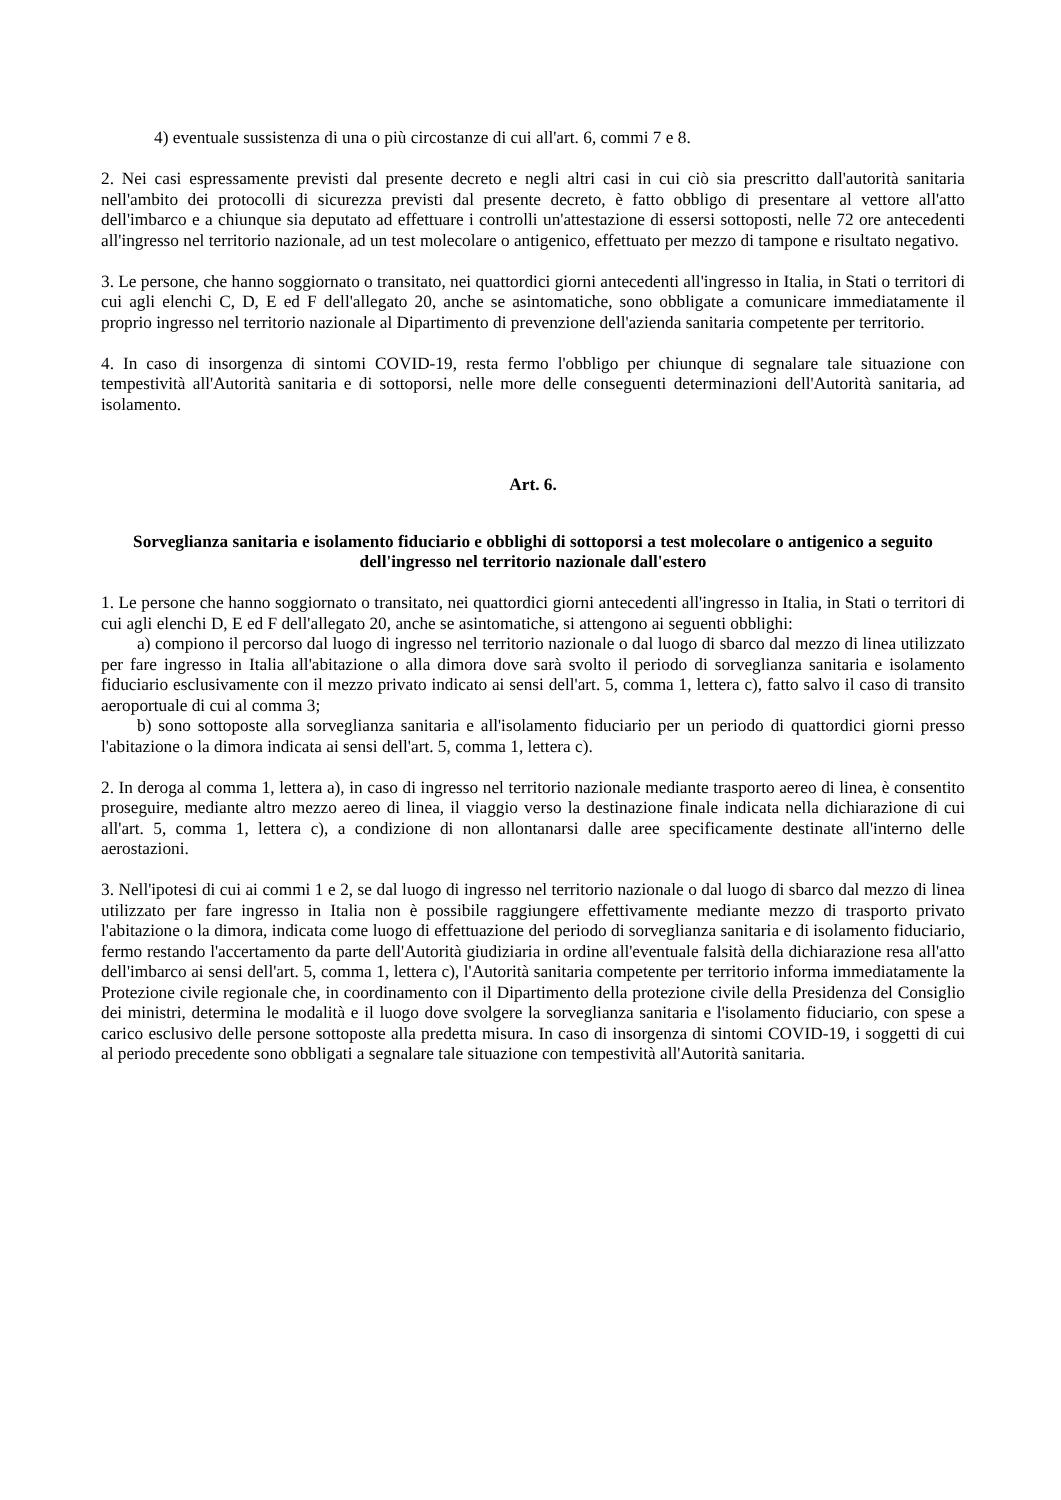4) eventuale sussistenza di una o più circostanze di cui all'art. 6, commi 7 e 8.
2. Nei casi espressamente previsti dal presente decreto e negli altri casi in cui ciò sia prescritto dall'autorità sanitaria nell'ambito dei protocolli di sicurezza previsti dal presente decreto, è fatto obbligo di presentare al vettore all'atto dell'imbarco e a chiunque sia deputato ad effettuare i controlli un'attestazione di essersi sottoposti, nelle 72 ore antecedenti all'ingresso nel territorio nazionale, ad un test molecolare o antigenico, effettuato per mezzo di tampone e risultato negativo.
3. Le persone, che hanno soggiornato o transitato, nei quattordici giorni antecedenti all'ingresso in Italia, in Stati o territori di cui agli elenchi C, D, E ed F dell'allegato 20, anche se asintomatiche, sono obbligate a comunicare immediatamente il proprio ingresso nel territorio nazionale al Dipartimento di prevenzione dell'azienda sanitaria competente per territorio.
4. In caso di insorgenza di sintomi COVID-19, resta fermo l'obbligo per chiunque di segnalare tale situazione con tempestività all'Autorità sanitaria e di sottoporsi, nelle more delle conseguenti determinazioni dell'Autorità sanitaria, ad isolamento.
Art. 6.
Sorveglianza sanitaria e isolamento fiduciario e obblighi di sottoporsi a test molecolare o antigenico a seguito dell'ingresso nel territorio nazionale dall'estero
1. Le persone che hanno soggiornato o transitato, nei quattordici giorni antecedenti all'ingresso in Italia, in Stati o territori di cui agli elenchi D, E ed F dell'allegato 20, anche se asintomatiche, si attengono ai seguenti obblighi:
a) compiono il percorso dal luogo di ingresso nel territorio nazionale o dal luogo di sbarco dal mezzo di linea utilizzato per fare ingresso in Italia all'abitazione o alla dimora dove sarà svolto il periodo di sorveglianza sanitaria e isolamento fiduciario esclusivamente con il mezzo privato indicato ai sensi dell'art. 5, comma 1, lettera c), fatto salvo il caso di transito aeroportuale di cui al comma 3;
b) sono sottoposte alla sorveglianza sanitaria e all'isolamento fiduciario per un periodo di quattordici giorni presso l'abitazione o la dimora indicata ai sensi dell'art. 5, comma 1, lettera c).
2. In deroga al comma 1, lettera a), in caso di ingresso nel territorio nazionale mediante trasporto aereo di linea, è consentito proseguire, mediante altro mezzo aereo di linea, il viaggio verso la destinazione finale indicata nella dichiarazione di cui all'art. 5, comma 1, lettera c), a condizione di non allontanarsi dalle aree specificamente destinate all'interno delle aerostazioni.
3. Nell'ipotesi di cui ai commi 1 e 2, se dal luogo di ingresso nel territorio nazionale o dal luogo di sbarco dal mezzo di linea utilizzato per fare ingresso in Italia non è possibile raggiungere effettivamente mediante mezzo di trasporto privato l'abitazione o la dimora, indicata come luogo di effettuazione del periodo di sorveglianza sanitaria e di isolamento fiduciario, fermo restando l'accertamento da parte dell'Autorità giudiziaria in ordine all'eventuale falsità della dichiarazione resa all'atto dell'imbarco ai sensi dell'art. 5, comma 1, lettera c), l'Autorità sanitaria competente per territorio informa immediatamente la Protezione civile regionale che, in coordinamento con il Dipartimento della protezione civile della Presidenza del Consiglio dei ministri, determina le modalità e il luogo dove svolgere la sorveglianza sanitaria e l'isolamento fiduciario, con spese a carico esclusivo delle persone sottoposte alla predetta misura. In caso di insorgenza di sintomi COVID-19, i soggetti di cui al periodo precedente sono obbligati a segnalare tale situazione con tempestività all'Autorità sanitaria.